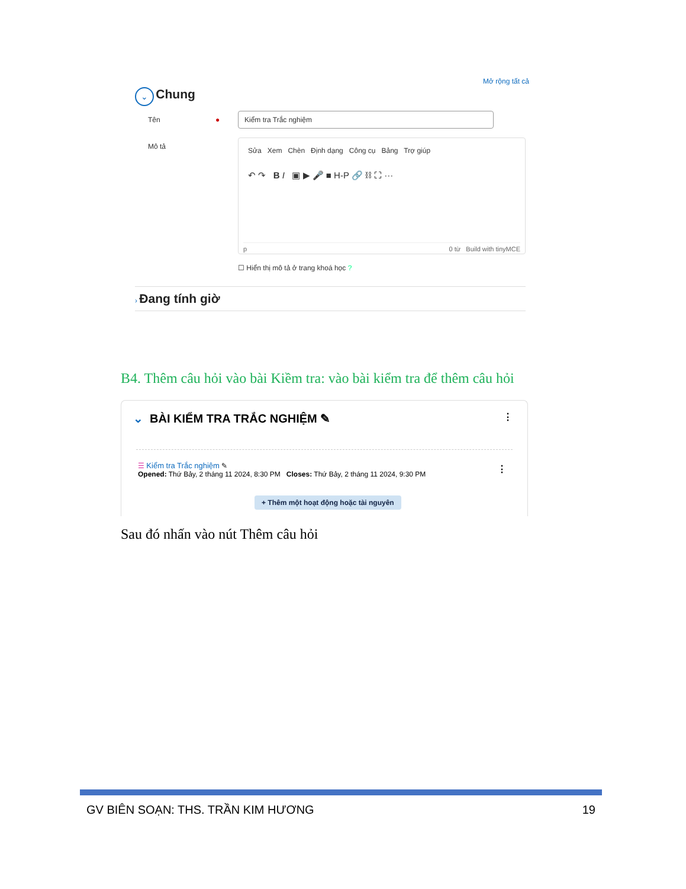Mở rộng tất cả
⌄ Chung
Tên ●
Kiểm tra Trắc nghiệm
Mô tả
Sửa Xem Chèn Định dạng Công cụ Bảng Trợ giúp
↶ ↷ B I ▣ ▶ 🎤 ■ H-P 🔗 ⛓ ⛶ ···
p 0 từ Build with tinyMCE
☐ Hiển thị mô tả ở trang khoá học ?
› Đang tính giờ
B4. Thêm câu hỏi vào bài Kiềm tra: vào bài kiểm tra để thêm câu hỏi
⌄ BÀI KIỂM TRA TRẮC NGHIỆM ✎ ⋮
☰ Kiểm tra Trắc nghiệm ✎
Opened: Thứ Bảy, 2 tháng 11 2024, 8:30 PM Closes: Thứ Bảy, 2 tháng 11 2024, 9:30 PM
⋮
+ Thêm một hoạt động hoặc tài nguyên
Sau đó nhấn vào nút Thêm câu hỏi
GV BIÊN SOẠN: THS. TRẦN KIM HƯƠNG 19